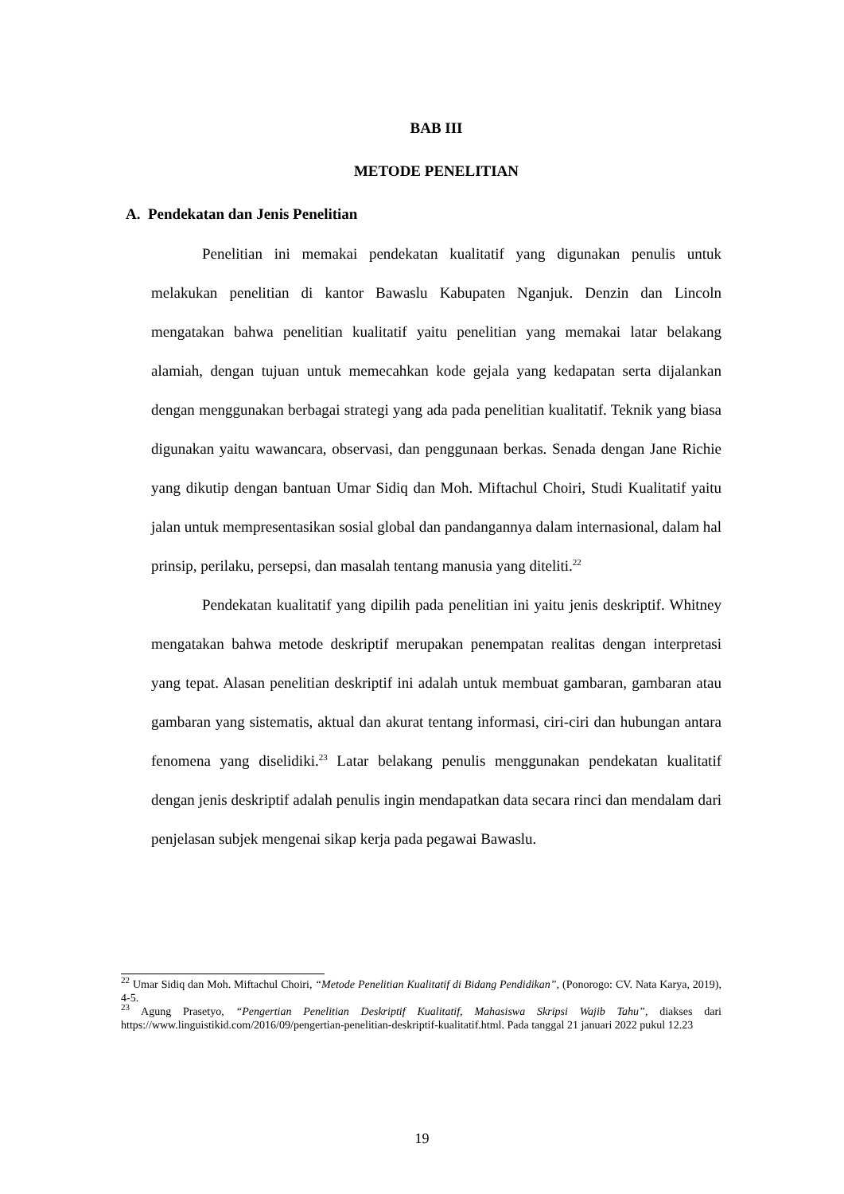BAB III
METODE PENELITIAN
A. Pendekatan dan Jenis Penelitian
Penelitian ini memakai pendekatan kualitatif yang digunakan penulis untuk melakukan penelitian di kantor Bawaslu Kabupaten Nganjuk. Denzin dan Lincoln mengatakan bahwa penelitian kualitatif yaitu penelitian yang memakai latar belakang alamiah, dengan tujuan untuk memecahkan kode gejala yang kedapatan serta dijalankan dengan menggunakan berbagai strategi yang ada pada penelitian kualitatif. Teknik yang biasa digunakan yaitu wawancara, observasi, dan penggunaan berkas. Senada dengan Jane Richie yang dikutip dengan bantuan Umar Sidiq dan Moh. Miftachul Choiri, Studi Kualitatif yaitu jalan untuk mempresentasikan sosial global dan pandangannya dalam internasional, dalam hal prinsip, perilaku, persepsi, dan masalah tentang manusia yang diteliti.<sup>22</sup>
Pendekatan kualitatif yang dipilih pada penelitian ini yaitu jenis deskriptif. Whitney mengatakan bahwa metode deskriptif merupakan penempatan realitas dengan interpretasi yang tepat. Alasan penelitian deskriptif ini adalah untuk membuat gambaran, gambaran atau gambaran yang sistematis, aktual dan akurat tentang informasi, ciri-ciri dan hubungan antara fenomena yang diselidiki.<sup>23</sup> Latar belakang penulis menggunakan pendekatan kualitatif dengan jenis deskriptif adalah penulis ingin mendapatkan data secara rinci dan mendalam dari penjelasan subjek mengenai sikap kerja pada pegawai Bawaslu.
<sup>22</sup> Umar Sidiq dan Moh. Miftachul Choiri, “Metode Penelitian Kualitatif di Bidang Pendidikan”, (Ponorogo: CV. Nata Karya, 2019), 4-5.
<sup>23</sup> Agung Prasetyo, “Pengertian Penelitian Deskriptif Kualitatif, Mahasiswa Skripsi Wajib Tahu”, diakses dari https://www.linguistikid.com/2016/09/pengertian-penelitian-deskriptif-kualitatif.html. Pada tanggal 21 januari 2022 pukul 12.23
19